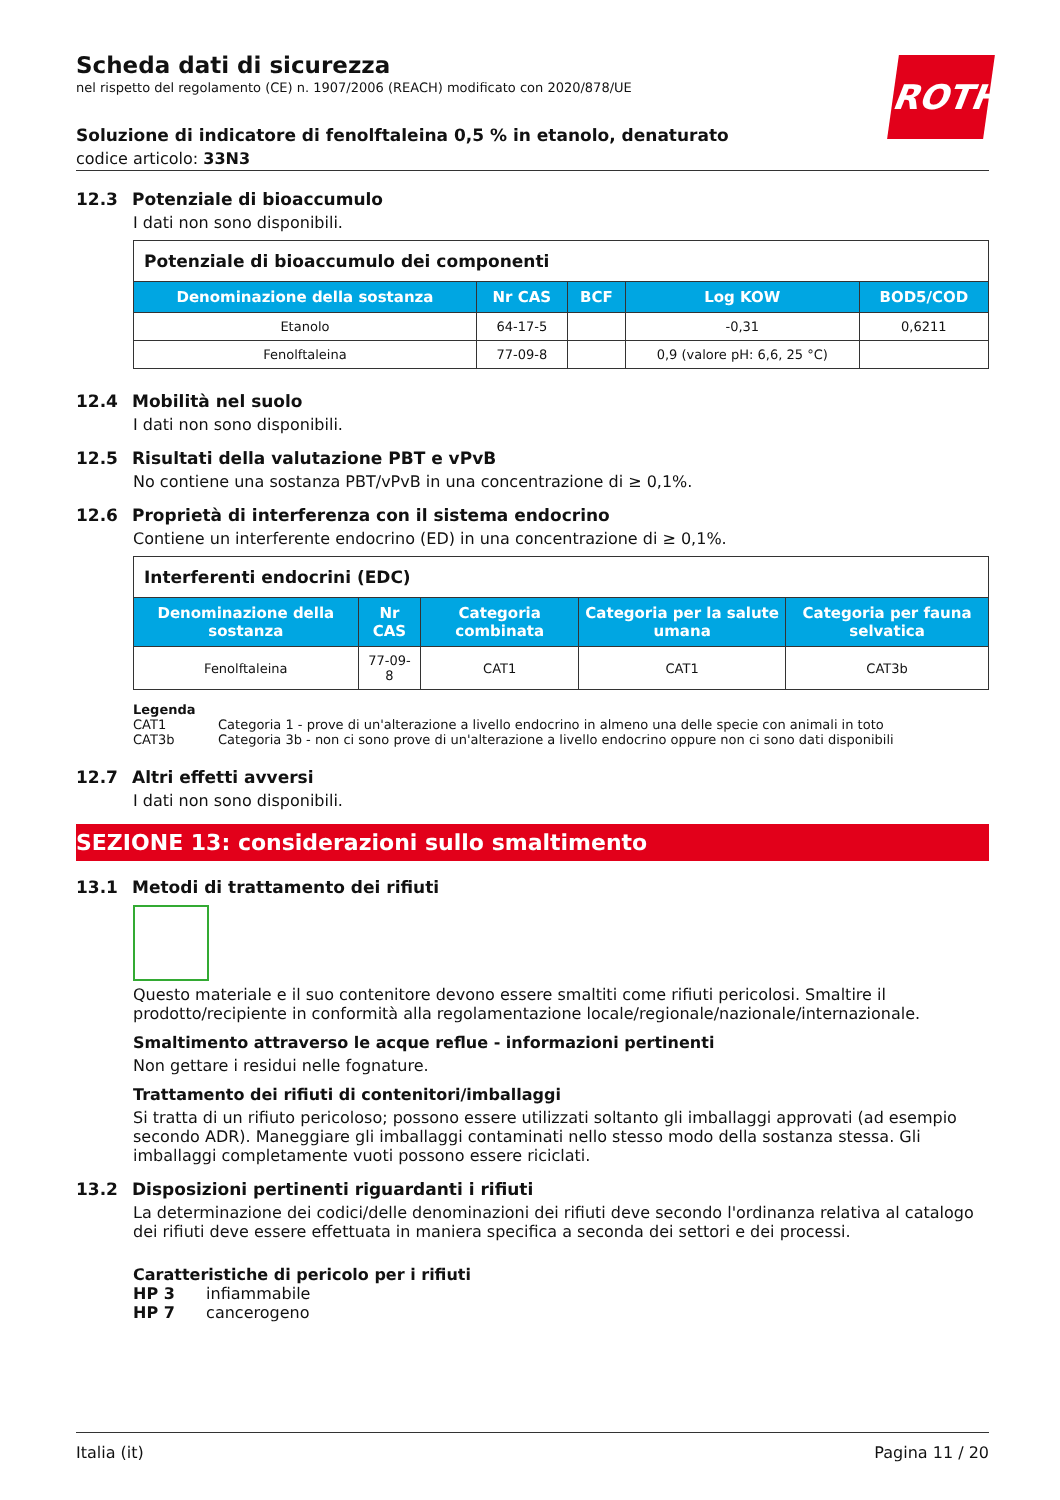Scheda dati di sicurezza
nel rispetto del regolamento (CE) n. 1907/2006 (REACH) modificato con 2020/878/UE
ROTH
Soluzione di indicatore di fenolftaleina 0,5 % in etanolo, denaturato
codice articolo: 33N3
12.3 Potenziale di bioaccumulo
I dati non sono disponibili.
| Potenziale di bioaccumulo dei componenti | | | | |
| Denominazione della sostanza | Nr CAS | BCF | Log KOW | BOD5/COD |
| Etanolo | 64-17-5 | | -0,31 | 0,6211 |
| Fenolftaleina | 77-09-8 | | 0,9 (valore pH: 6,6, 25 °C) | |
12.4 Mobilità nel suolo
I dati non sono disponibili.
12.5 Risultati della valutazione PBT e vPvB
No contiene una sostanza PBT/vPvB in una concentrazione di ≥ 0,1%.
12.6 Proprietà di interferenza con il sistema endocrino
Contiene un interferente endocrino (ED) in una concentrazione di ≥ 0,1%.
| Interferenti endocrini (EDC) | | | | |
| Denominazione della sostanza | Nr CAS | Categoria combinata | Categoria per la salute umana | Categoria per fauna selvatica |
| Fenolftaleina | 77-09-8 | CAT1 | CAT1 | CAT3b |
Legenda
CAT1 Categoria 1 - prove di un'alterazione a livello endocrino in almeno una delle specie con animali in toto
CAT3b Categoria 3b - non ci sono prove di un'alterazione a livello endocrino oppure non ci sono dati disponibili
12.7 Altri effetti avversi
I dati non sono disponibili.
SEZIONE 13: considerazioni sullo smaltimento
13.1 Metodi di trattamento dei rifiuti
Questo materiale e il suo contenitore devono essere smaltiti come rifiuti pericolosi. Smaltire il prodotto/recipiente in conformità alla regolamentazione locale/regionale/nazionale/internazionale.
Smaltimento attraverso le acque reflue - informazioni pertinenti
Non gettare i residui nelle fognature.
Trattamento dei rifiuti di contenitori/imballaggi
Si tratta di un rifiuto pericoloso; possono essere utilizzati soltanto gli imballaggi approvati (ad esempio secondo ADR). Maneggiare gli imballaggi contaminati nello stesso modo della sostanza stessa. Gli imballaggi completamente vuoti possono essere riciclati.
13.2 Disposizioni pertinenti riguardanti i rifiuti
La determinazione dei codici/delle denominazioni dei rifiuti deve secondo l'ordinanza relativa al catalogo dei rifiuti deve essere effettuata in maniera specifica a seconda dei settori e dei processi.
Caratteristiche di pericolo per i rifiuti
HP 3 infiammabile
HP 7 cancerogeno
Italia (it) Pagina 11 / 20